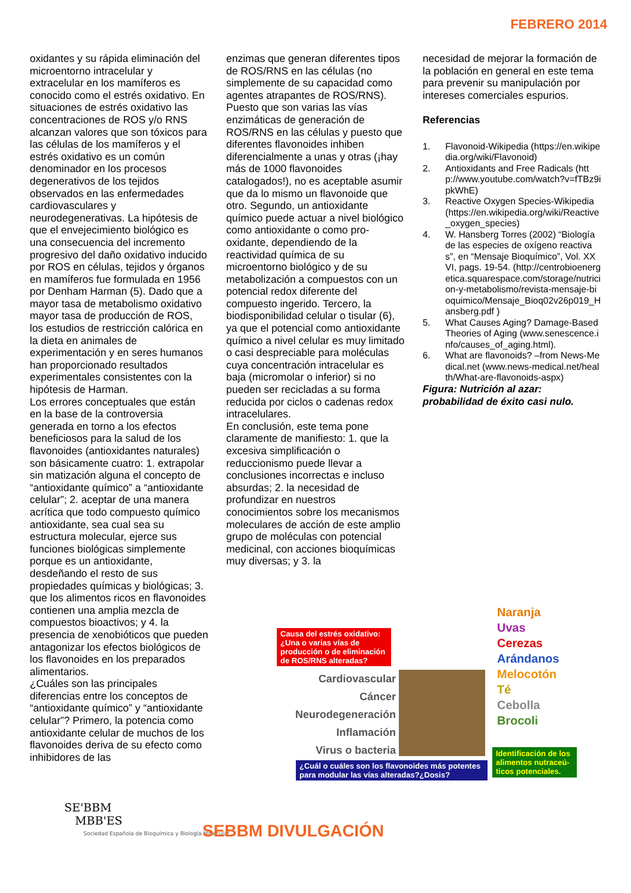FEBRERO 2014
oxidantes y su rápida eliminación del microentorno intracelular y extracelular en los mamíferos es conocido como el estrés oxidativo. En situaciones de estrés oxidativo las concentraciones de ROS y/o RNS alcanzan valores que son tóxicos para las células de los mamíferos y el estrés oxidativo es un común denominador en los procesos degenerativos de los tejidos observados en las enfermedades cardiovasculares y neurodegenerativas. La hipótesis de que el envejecimiento biológico es una consecuencia del incremento progresivo del daño oxidativo inducido por ROS en células, tejidos y órganos en mamíferos fue formulada en 1956 por Denham Harman (5). Dado que a mayor tasa de metabolismo oxidativo mayor tasa de producción de ROS, los estudios de restricción calórica en la dieta en animales de experimentación y en seres humanos han proporcionado resultados experimentales consistentes con la hipótesis de Harman.
Los errores conceptuales que están en la base de la controversia generada en torno a los efectos beneficiosos para la salud de los flavonoides (antioxidantes naturales) son básicamente cuatro: 1. extrapolar sin matización alguna el concepto de “antioxidante químico” a “antioxidante celular”; 2. aceptar de una manera acrítica que todo compuesto químico antioxidante, sea cual sea su estructura molecular, ejerce sus funciones biológicas simplemente porque es un antioxidante, desdeñando el resto de sus propiedades químicas y biológicas; 3. que los alimentos ricos en flavonoides contienen una amplia mezcla de compuestos bioactivos; y 4. la presencia de xenobióticos que pueden antagonizar los efectos biológicos de los flavonoides en los preparados alimentarios.
¿Cuáles son las principales diferencias entre los conceptos de “antioxidante químico” y “antioxidante celular”? Primero, la potencia como antioxidante celular de muchos de los flavonoides deriva de su efecto como inhibidores de las
enzimas que generan diferentes tipos de ROS/RNS en las células (no simplemente de su capacidad como agentes atrapantes de ROS/RNS). Puesto que son varias las vías enzimáticas de generación de ROS/RNS en las células y puesto que diferentes flavonoides inhiben diferencialmente a unas y otras (¡hay más de 1000 flavonoides catalogados!), no es aceptable asumir que da lo mismo un flavonoide que otro. Segundo, un antioxidante químico puede actuar a nivel biológico como antioxidante o como pro-oxidante, dependiendo de la reactividad química de su microentorno biológico y de su metabolización a compuestos con un potencial redox diferente del compuesto ingerido. Tercero, la biodisponibilidad celular o tisular (6), ya que el potencial como antioxidante químico a nivel celular es muy limitado o casi despreciable para moléculas cuya concentración intracelular es baja (micromolar o inferior) si no pueden ser recicladas a su forma reducida por ciclos o cadenas redox intracelulares.
En conclusión, este tema pone claramente de manifiesto: 1. que la excesiva simplificación o reduccionismo puede llevar a conclusiones incorrectas e incluso absurdas; 2. la necesidad de profundizar en nuestros conocimientos sobre los mecanismos moleculares de acción de este amplio grupo de moléculas con potencial medicinal, con acciones bioquímicas muy diversas; y 3. la
necesidad de mejorar la formación de la población en general en este tema para prevenir su manipulación por intereses comerciales espurios.
Referencias
1. Flavonoid-Wikipedia (https://en.wikipedia.org/wiki/Flavonoid)
2. Antioxidants and Free Radicals (http://www.youtube.com/watch?v=fTBz9ipkWhE)
3. Reactive Oxygen Species-Wikipedia (https://en.wikipedia.org/wiki/Reactive_oxygen_species)
4. W. Hansberg Torres (2002) “Biología de las especies de oxígeno reactivas”, en “Mensaje Bioquímico”, Vol. XXVI, pags. 19-54. (http://centrobioenergetica.squarespace.com/storage/nutricion-y-metabolismo/revista-mensaje-bioquimico/Mensaje_Bioq02v26p019_Hansberg.pdf )
5. What Causes Aging? Damage-Based Theories of Aging (www.senescence.info/causes_of_aging.html).
6. What are flavonoids? –from News-Medical.net (www.news-medical.net/health/What-are-flavonoids-aspx)
Figura: Nutrición al azar: probabilidad de éxito casi nulo.
Causa del estrés oxidativo: ¿Una o varias vías de producción o de eliminación de ROS/RNS alteradas?
Cardiovascular
Cáncer
Neurodegeneración
Inflamación
Virus o bacteria
Naranja
Uvas
Cerezas
Arándanos
Melocotón
Té
Cebolla
Brocoli
¿Cuál o cuáles son los flavonoides más potentes para modular las vías alteradas?¿Dosis?
Identificación de los alimentos nutraceú-ticos potenciales.
SE'BBM
MBB'ES
Sociedad Española de Bioquímica y Biología Molecular
SEBBM DIVULGACIÓN